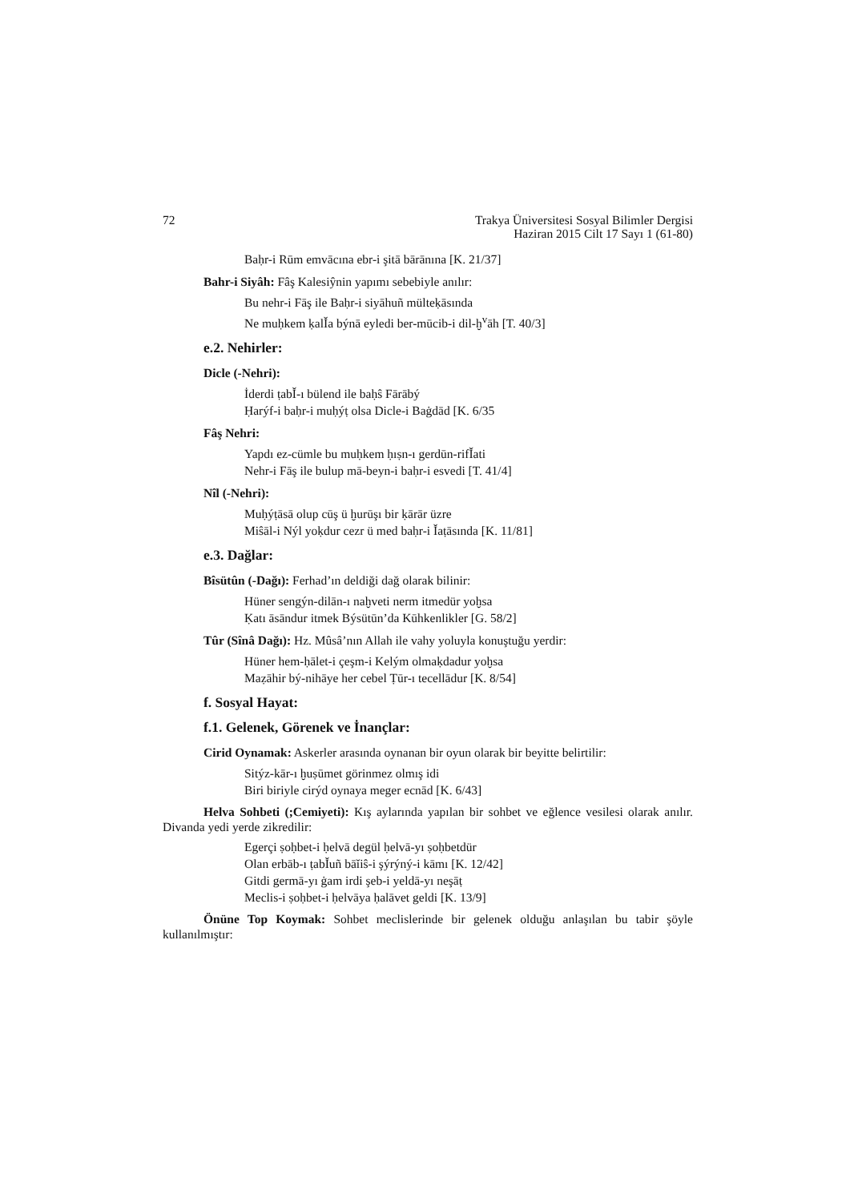72 Trakya Üniversitesi Sosyal Bilimler Dergisi
Haziran 2015 Cilt 17 Sayı 1 (61-80)
Baḥr-i Rūm emvācına ebr-i şitā bārānına [K. 21/37]
Bahr-i Siyâh: Fâş Kalesiŷnin yapımı sebebiyle anılır:
Bu nehr-i Fāş ile Baḥr-i siyāhuñ mülteḳāsında
Ne muḥkem ḳalǏa býnā eyledi ber-mūcib-i dil-ḫ<sup>v</sup>āh [T. 40/3]
e.2. Nehirler:
Dicle (-Nehri):
İderdi ṭabǏ-ı bülend ile baḥŝ Fārābý
Ḥarýf-i baḥr-i muḥýṭ olsa Dicle-i Baġdād [K. 6/35
Fâş Nehri:
Yapdı ez-cümle bu muḥkem ḥıṣn-ı gerdūn-rifǏati
Nehr-i Fāş ile bulup mā-beyn-i baḥr-i esvedi [T. 41/4]
Nîl (-Nehri):
Muḥýṭāsā olup cūş ü ḫurūşı bir ḳārār üzre
Miŝāl-i Nýl yoḳdur cezr ü med baḥr-i Ǐaṭāsında [K. 11/81]
e.3. Dağlar:
Bîsütûn (-Dağı): Ferhad’ın deldiği dağ olarak bilinir:
Hüner sengýn-dilān-ı naḫveti nerm itmedür yoḫsa
Ḳatı āsāndur itmek Býsütūn’da Kūhkenlikler [G. 58/2]
Tûr (Sînâ Dağı): Hz. Mûsâ’nın Allah ile vahy yoluyla konuştuğu yerdir:
Hüner hem-ḥālet-i çeşm-i Kelým olmaḳdadur yoḫsa
Maẓāhir bý-nihāye her cebel Ṭūr-ı tecellādur [K. 8/54]
f. Sosyal Hayat:
f.1. Gelenek, Görenek ve İnançlar:
Cirid Oynamak: Askerler arasında oynanan bir oyun olarak bir beyitte belirtilir:
Sitýz-kār-ı ḫuṣūmet görinmez olmış idi
Biri biriyle cirýd oynaya meger ecnād [K. 6/43]
Helva Sohbeti (;Cemiyeti): Kış aylarında yapılan bir sohbet ve eğlence vesilesi olarak anılır. Divanda yedi yerde zikredilir:
Egerçi ṣoḥbet-i ḥelvā degül ḥelvā-yı ṣoḥbetdür
Olan erbāb-ı ṭabǏuñ bāǐiŝ-i şýrýný-i kāmı [K. 12/42]
Gitdi germā-yı ġam irdi şeb-i yeldā-yı neşāṭ
Meclis-i ṣoḥbet-i ḥelvāya ḥalāvet geldi [K. 13/9]
Önüne Top Koymak: Sohbet meclislerinde bir gelenek olduğu anlaşılan bu tabir şöyle kullanılmıştır: